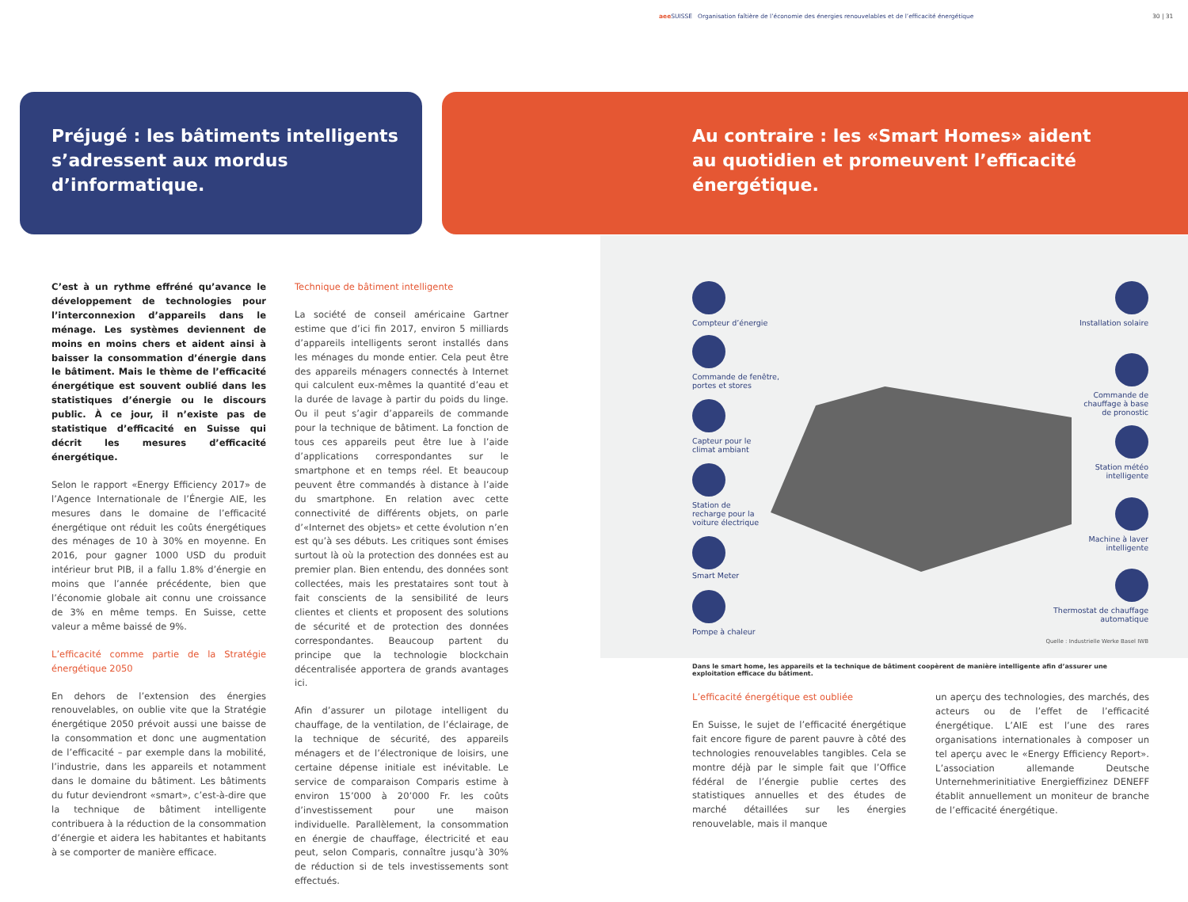aee SUISSE Organisation faîtière de l’économie des énergies renouvelables et de l’efficacité énergétique
30 | 31
Préjugé : les bâtiments intelligents s’adressent aux mordus d’informatique.
Au contraire : les «Smart Homes» aident
au quotidien et promeuvent l’efficacité énergétique.
C’est à un rythme effréné qu’avance le développement de technologies pour l’interconnexion d’appareils dans le ménage. Les systèmes deviennent de moins en moins chers et aident ainsi à baisser la consommation d’énergie dans le bâtiment. Mais le thème de l’efficacité énergétique est souvent oublié dans les statistiques d’énergie ou le discours public. À ce jour, il n’existe pas de statistique d’efficacité en Suisse qui décrit les mesures d’efficacité énergétique.
Selon le rapport «Energy Efficiency 2017» de l’Agence Internationale de l’Énergie AIE, les mesures dans le domaine de l’efficacité énergétique ont réduit les coûts énergétiques des ménages de 10 à 30% en moyenne. En 2016, pour gagner 1000 USD du produit intérieur brut PIB, il a fallu 1.8% d’énergie en moins que l’année précédente, bien que l’économie globale ait connu une croissance de 3% en même temps. En Suisse, cette valeur a même baissé de 9%.
L’efficacité comme partie de la Stratégie énergétique 2050
En dehors de l’extension des énergies renouvelables, on oublie vite que la Stratégie énergétique 2050 prévoit aussi une baisse de la consommation et donc une augmentation de l’efficacité – par exemple dans la mobilité, l’industrie, dans les appareils et notamment dans le domaine du bâtiment. Les bâtiments du futur deviendront «smart», c’est-à-dire que la technique de bâtiment intelligente contribuera à la réduction de la consommation d’énergie et aidera les habitantes et habitants à se comporter de manière efficace.
Technique de bâtiment intelligente
La société de conseil américaine Gartner estime que d’ici fin 2017, environ 5 milliards d’appareils intelligents seront installés dans les ménages du monde entier. Cela peut être des appareils ménagers connectés à Internet qui calculent eux-mêmes la quantité d’eau et la durée de lavage à partir du poids du linge. Ou il peut s’agir d’appareils de commande pour la technique de bâtiment. La fonction de tous ces appareils peut être lue à l’aide d’applications correspondantes sur le smartphone et en temps réel. Et beaucoup peuvent être commandés à distance à l’aide du smartphone. En relation avec cette connectivité de différents objets, on parle d’«Internet des objets» et cette évolution n’en est qu’à ses débuts. Les critiques sont émises surtout là où la protection des données est au premier plan. Bien entendu, des données sont collectées, mais les prestataires sont tout à fait conscients de la sensibilité de leurs clientes et clients et proposent des solutions de sécurité et de protection des données correspondantes. Beaucoup partent du principe que la technologie blockchain décentralisée apportera de grands avantages ici.
Afin d’assurer un pilotage intelligent du chauffage, de la ventilation, de l’éclairage, de la technique de sécurité, des appareils ménagers et de l’électronique de loisirs, une certaine dépense initiale est inévitable. Le service de comparaison Comparis estime à environ 15’000 à 20’000 Fr. les coûts d’investissement pour une maison individuelle. Parallèlement, la consommation en énergie de chauffage, électricité et eau peut, selon Comparis, connaître jusqu’à 30% de réduction si de tels investissements sont effectués.
Compteur d’énergie
Commande de fenêtre,
portes et stores
Capteur pour le
climat ambiant
Station de
recharge pour la
voiture électrique
Smart Meter
Pompe à chaleur
Installation solaire
Commande de
chauffage à base
de pronostic
Station météo
intelligente
Machine à laver
intelligente
Thermostat de chauffage
automatique
Quelle : Industrielle Werke Basel IWB
Dans le smart home, les appareils et la technique de bâtiment coopèrent de manière intelligente afin d’assurer une exploitation efficace du bâtiment.
L’efficacité énergétique est oubliée
En Suisse, le sujet de l’efficacité énergétique fait encore figure de parent pauvre à côté des technologies renouvelables tangibles. Cela se montre déjà par le simple fait que l’Office fédéral de l’énergie publie certes des statistiques annuelles et des études de marché détaillées sur les énergies renouvelable, mais il manque
un aperçu des technologies, des marchés, des acteurs ou de l’effet de l’efficacité énergétique. L’AIE est l’une des rares organisations internationales à composer un tel aperçu avec le «Energy Efficiency Report». L’association allemande Deutsche Unternehmerinitiative Energieffizinez DENEFF établit annuellement un moniteur de branche de l’efficacité énergétique.